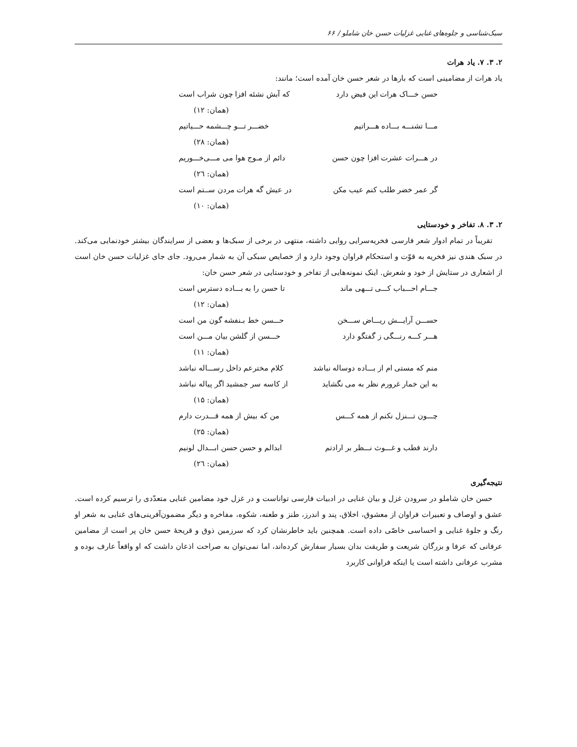سبک‌شناسی و جلوه‌های غنایی غزلیات حسن خان شاملو / ۶۶
۲. ۳. ۷. یاد هرات
یاد هرات از مضامینی است که بارها در شعر حسن خان آمده است؛ مانند:
حسن خـــاک هرات این فیض دارد که آبش نشئه افزا چون شراب است
(همان: ۱۲)
مـــا تشنـــه بـــاده هـــراتیم خضـــر تـــو چـــشمه حـــیاتیم
(همان: ۲۸)
در هـــرات عشرت افزا چون حسن دائم از مـوج هوا می مـــی‌خـــوریم
(همان: ۲٦)
گر عمر خضر طلب کنم عیب مکن در عیش گه هرات مردن ســتم است
(همان: ۱۰)
۲. ۳. ۸. تفاخر و خودستایی
تقریباً در تمام ادوار شعر فارسی فخریه‌سرایی روایی داشته، منتهی در برخی از سبک‌ها و بعضی از سرایندگان بیشتر خودنمایی می‌کند. در سبک هندی نیز فخریه به قوّت و استحکام فراوان وجود دارد و از خصایص سبکی آن به شمار می‌رود. جای جای غزلیات حسن خان است از اشعاری در ستایش از خود و شعرش. اینک نمونه‌هایی از تفاخر و خودستایی در شعر حسن خان:
جـــام احـــباب کـــی تـــهی ماند تا حسن را به بـــاده دسترس است
(همان: ۱۲)
حســـن آرایـــش ریـــاض ســـخن حـــسن خط بـنفشه گون من است
هـــر کـــه رنـــگی ز گفتگو دارد حـــسن از گلشن بیان مـــن است
(همان: ۱۱)
منم که مستی ام از بـــاده دوساله نباشد کلام مخترعم داخل رســـاله نباشد
به این خمار غرورم نظر به می نگشاید از کاسه سر جمشید اگر پیاله نباشد
(همان: ۱۵)
چـــون تـــنزل نکنم از همه کـــس من که بیش از همه قـــدرت دارم
(همان: ۲۵)
دارند قطب و غـــوث نـــظر بر ارادتم ابدالم و حسن حسن ابـــدال لونیم
(همان: ۲٦)
نتیجه‌گیری
حسن خان شاملو در سرودن غزل و بیان غنایی در ادبیات فارسی تواناست و در غزل خود مضامین غنایی متعدّدی را ترسیم کرده است. عشق و اوصاف و تعبیرات فراوان از معشوق، اخلاق، پند و اندرز، طنز و طعنه، شکوه، مفاخره و دیگر مضمون‌آفرینی‌های غنایی به شعر او رنگ و جلوهٔ غنایی و احساسی خاصّی داده است. همچنین باید خاطرنشان کرد که سرزمین ذوق و قریحهٔ حسن خان پر است از مضامین عرفانی که عرفا و بزرگان شریعت و طریقت بدان بسیار سفارش کرده‌اند، اما نمی‌توان به صراحت اذعان داشت که او واقعاً عارف بوده و مشرب عرفانی داشته است یا اینکه فراوانی کاربرد